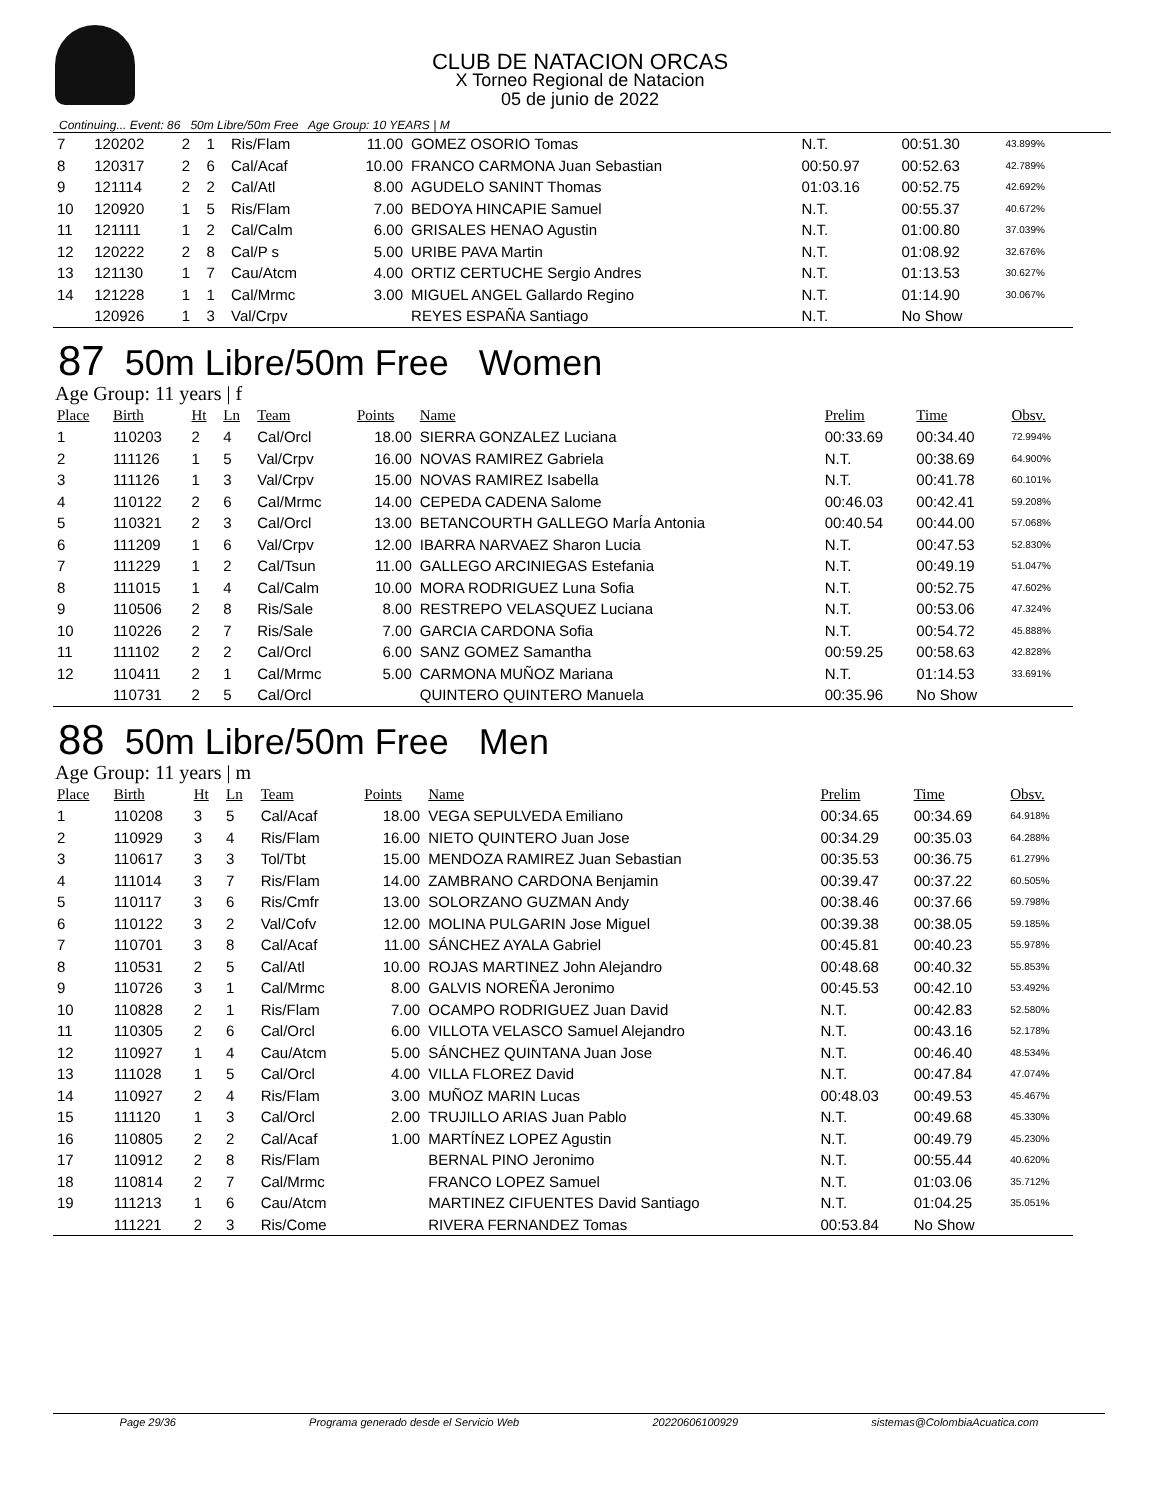CLUB DE NATACION ORCAS
X Torneo Regional de Natacion
05 de junio de 2022
Continuing... Event: 86 50m Libre/50m Free Age Group: 10 YEARS | M
| 7 | 120202 | 2 | 1 | Ris/Flam | 11.00 | GOMEZ OSORIO Tomas | N.T. | 00:51.30 | 43.899% |
| 8 | 120317 | 2 | 6 | Cal/Acaf | 10.00 | FRANCO CARMONA Juan Sebastian | 00:50.97 | 00:52.63 | 42.789% |
| 9 | 121114 | 2 | 2 | Cal/Atl | 8.00 | AGUDELO SANINT Thomas | 01:03.16 | 00:52.75 | 42.692% |
| 10 | 120920 | 1 | 5 | Ris/Flam | 7.00 | BEDOYA HINCAPIE Samuel | N.T. | 00:55.37 | 40.672% |
| 11 | 121111 | 1 | 2 | Cal/Calm | 6.00 | GRISALES HENAO Agustin | N.T. | 01:00.80 | 37.039% |
| 12 | 120222 | 2 | 8 | Cal/P s | 5.00 | URIBE PAVA Martin | N.T. | 01:08.92 | 32.676% |
| 13 | 121130 | 1 | 7 | Cau/Atcm | 4.00 | ORTIZ CERTUCHE Sergio Andres | N.T. | 01:13.53 | 30.627% |
| 14 | 121228 | 1 | 1 | Cal/Mrmc | 3.00 | MIGUEL ANGEL Gallardo Regino | N.T. | 01:14.90 | 30.067% |
| | 120926 | 1 | 3 | Val/Crpv | | REYES ESPAÑA Santiago | N.T. | No Show | |
87 50m Libre/50m Free Women
Age Group: 11 years | f
| Place | Birth | Ht | Ln | Team | Points | Name | Prelim | Time | Obsv. |
| --- | --- | --- | --- | --- | --- | --- | --- | --- | --- |
| 1 | 110203 | 2 | 4 | Cal/Orcl | 18.00 | SIERRA GONZALEZ Luciana | 00:33.69 | 00:34.40 | 72.994% |
| 2 | 111126 | 1 | 5 | Val/Crpv | 16.00 | NOVAS RAMIREZ Gabriela | N.T. | 00:38.69 | 64.900% |
| 3 | 111126 | 1 | 3 | Val/Crpv | 15.00 | NOVAS RAMIREZ Isabella | N.T. | 00:41.78 | 60.101% |
| 4 | 110122 | 2 | 6 | Cal/Mrmc | 14.00 | CEPEDA CADENA Salome | 00:46.03 | 00:42.41 | 59.208% |
| 5 | 110321 | 2 | 3 | Cal/Orcl | 13.00 | BETANCOURTH GALLEGO MarÍa Antonia | 00:40.54 | 00:44.00 | 57.068% |
| 6 | 111209 | 1 | 6 | Val/Crpv | 12.00 | IBARRA NARVAEZ Sharon Lucia | N.T. | 00:47.53 | 52.830% |
| 7 | 111229 | 1 | 2 | Cal/Tsun | 11.00 | GALLEGO ARCINIEGAS Estefania | N.T. | 00:49.19 | 51.047% |
| 8 | 111015 | 1 | 4 | Cal/Calm | 10.00 | MORA RODRIGUEZ Luna Sofia | N.T. | 00:52.75 | 47.602% |
| 9 | 110506 | 2 | 8 | Ris/Sale | 8.00 | RESTREPO VELASQUEZ Luciana | N.T. | 00:53.06 | 47.324% |
| 10 | 110226 | 2 | 7 | Ris/Sale | 7.00 | GARCIA CARDONA Sofia | N.T. | 00:54.72 | 45.888% |
| 11 | 111102 | 2 | 2 | Cal/Orcl | 6.00 | SANZ GOMEZ Samantha | 00:59.25 | 00:58.63 | 42.828% |
| 12 | 110411 | 2 | 1 | Cal/Mrmc | 5.00 | CARMONA MUÑOZ Mariana | N.T. | 01:14.53 | 33.691% |
| | 110731 | 2 | 5 | Cal/Orcl | | QUINTERO QUINTERO Manuela | 00:35.96 | No Show | |
88 50m Libre/50m Free Men
Age Group: 11 years | m
| Place | Birth | Ht | Ln | Team | Points | Name | Prelim | Time | Obsv. |
| --- | --- | --- | --- | --- | --- | --- | --- | --- | --- |
| 1 | 110208 | 3 | 5 | Cal/Acaf | 18.00 | VEGA SEPULVEDA Emiliano | 00:34.65 | 00:34.69 | 64.918% |
| 2 | 110929 | 3 | 4 | Ris/Flam | 16.00 | NIETO QUINTERO Juan Jose | 00:34.29 | 00:35.03 | 64.288% |
| 3 | 110617 | 3 | 3 | Tol/Tbt | 15.00 | MENDOZA RAMIREZ Juan Sebastian | 00:35.53 | 00:36.75 | 61.279% |
| 4 | 111014 | 3 | 7 | Ris/Flam | 14.00 | ZAMBRANO CARDONA Benjamin | 00:39.47 | 00:37.22 | 60.505% |
| 5 | 110117 | 3 | 6 | Ris/Cmfr | 13.00 | SOLORZANO GUZMAN Andy | 00:38.46 | 00:37.66 | 59.798% |
| 6 | 110122 | 3 | 2 | Val/Cofv | 12.00 | MOLINA PULGARIN Jose Miguel | 00:39.38 | 00:38.05 | 59.185% |
| 7 | 110701 | 3 | 8 | Cal/Acaf | 11.00 | SÁNCHEZ AYALA Gabriel | 00:45.81 | 00:40.23 | 55.978% |
| 8 | 110531 | 2 | 5 | Cal/Atl | 10.00 | ROJAS MARTINEZ John Alejandro | 00:48.68 | 00:40.32 | 55.853% |
| 9 | 110726 | 3 | 1 | Cal/Mrmc | 8.00 | GALVIS NOREÑA Jeronimo | 00:45.53 | 00:42.10 | 53.492% |
| 10 | 110828 | 2 | 1 | Ris/Flam | 7.00 | OCAMPO RODRIGUEZ Juan David | N.T. | 00:42.83 | 52.580% |
| 11 | 110305 | 2 | 6 | Cal/Orcl | 6.00 | VILLOTA VELASCO Samuel Alejandro | N.T. | 00:43.16 | 52.178% |
| 12 | 110927 | 1 | 4 | Cau/Atcm | 5.00 | SÁNCHEZ QUINTANA Juan Jose | N.T. | 00:46.40 | 48.534% |
| 13 | 111028 | 1 | 5 | Cal/Orcl | 4.00 | VILLA FLOREZ David | N.T. | 00:47.84 | 47.074% |
| 14 | 110927 | 2 | 4 | Ris/Flam | 3.00 | MUÑOZ MARIN Lucas | 00:48.03 | 00:49.53 | 45.467% |
| 15 | 111120 | 1 | 3 | Cal/Orcl | 2.00 | TRUJILLO ARIAS Juan Pablo | N.T. | 00:49.68 | 45.330% |
| 16 | 110805 | 2 | 2 | Cal/Acaf | 1.00 | MARTÍNEZ LOPEZ Agustin | N.T. | 00:49.79 | 45.230% |
| 17 | 110912 | 2 | 8 | Ris/Flam | | BERNAL PINO Jeronimo | N.T. | 00:55.44 | 40.620% |
| 18 | 110814 | 2 | 7 | Cal/Mrmc | | FRANCO LOPEZ Samuel | N.T. | 01:03.06 | 35.712% |
| 19 | 111213 | 1 | 6 | Cau/Atcm | | MARTINEZ CIFUENTES David Santiago | N.T. | 01:04.25 | 35.051% |
| | 111221 | 2 | 3 | Ris/Come | | RIVERA FERNANDEZ Tomas | 00:53.84 | No Show | |
Page 29/36 Programa generado desde el Servicio Web 20220606100929 sistemas@ColombiaAcuatica.com